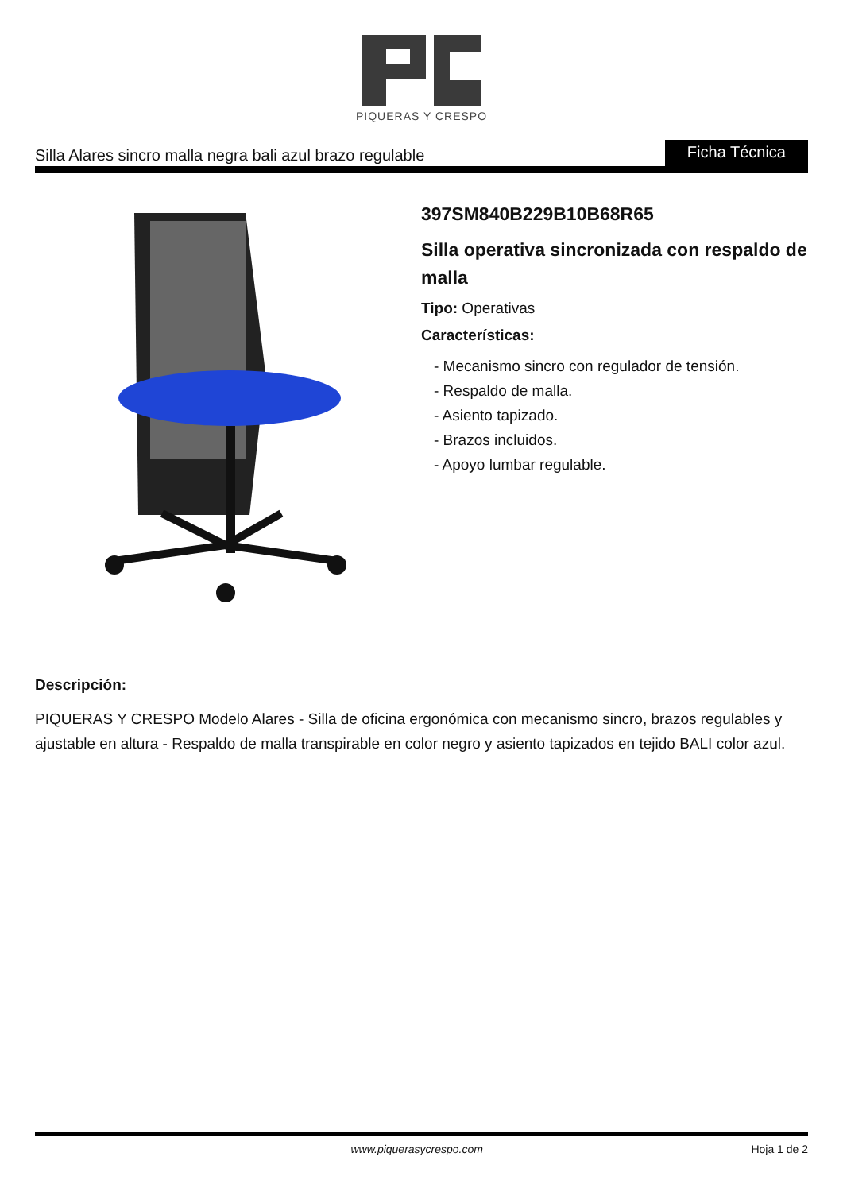PIQUERAS Y CRESPO
Silla Alares sincro malla negra bali azul brazo regulable Ficha Técnica
397SM840B229B10B68R65
Silla operativa sincronizada con respaldo de malla
Tipo: Operativas
Características:
- Mecanismo sincro con regulador de tensión.
- Respaldo de malla.
- Asiento tapizado.
- Brazos incluidos.
- Apoyo lumbar regulable.
Descripción:
PIQUERAS Y CRESPO Modelo Alares - Silla de oficina ergonómica con mecanismo sincro, brazos regulables y ajustable en altura - Respaldo de malla transpirable en color negro y asiento tapizados en tejido BALI color azul.
www.piquerasycrespo.com Hoja 1 de 2